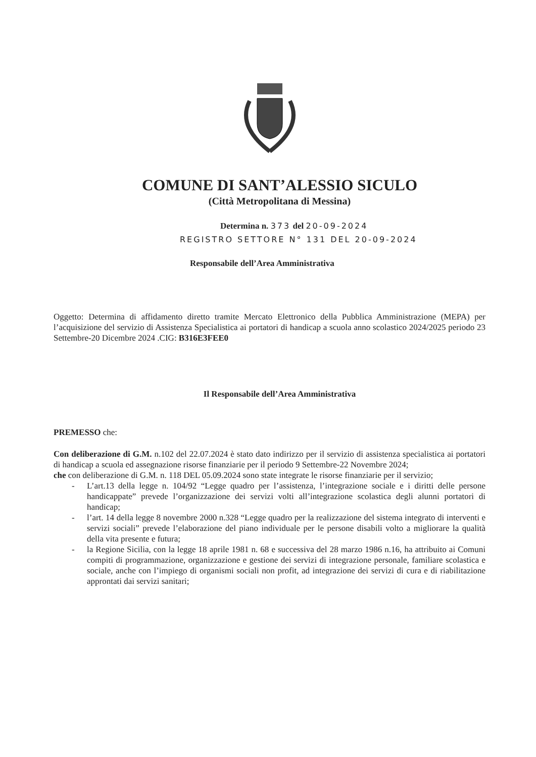COMUNE DI SANT’ALESSIO SICULO
(Città Metropolitana di Messina)
Determina n. 373 del 20-09-2024
REGISTRO SETTORE N° 131 DEL 20-09-2024
Responsabile dell’Area Amministrativa
Oggetto: Determina di affidamento diretto tramite Mercato Elettronico della Pubblica Amministrazione (MEPA) per l’acquisizione del servizio di Assistenza Specialistica ai portatori di handicap a scuola anno scolastico 2024/2025 periodo 23 Settembre-20 Dicembre 2024 .CIG: B316E3FEE0
Il Responsabile dell’Area Amministrativa
PREMESSO che:
Con deliberazione di G.M. n.102 del 22.07.2024 è stato dato indirizzo per il servizio di assistenza specialistica ai portatori di handicap a scuola ed assegnazione risorse finanziarie per il periodo 9 Settembre-22 Novembre 2024;
che con deliberazione di G.M. n. 118 DEL 05.09.2024 sono state integrate le risorse finanziarie per il servizio;
- L’art.13 della legge n. 104/92 “Legge quadro per l’assistenza, l’integrazione sociale e i diritti delle persone handicappate” prevede l’organizzazione dei servizi volti all’integrazione scolastica degli alunni portatori di handicap;
- l’art. 14 della legge 8 novembre 2000 n.328 “Legge quadro per la realizzazione del sistema integrato di interventi e servizi sociali” prevede l’elaborazione del piano individuale per le persone disabili volto a migliorare la qualità della vita presente e futura;
- la Regione Sicilia, con la legge 18 aprile 1981 n. 68 e successiva del 28 marzo 1986 n.16, ha attribuito ai Comuni compiti di programmazione, organizzazione e gestione dei servizi di integrazione personale, familiare scolastica e sociale, anche con l’impiego di organismi sociali non profit, ad integrazione dei servizi di cura e di riabilitazione approntati dai servizi sanitari;